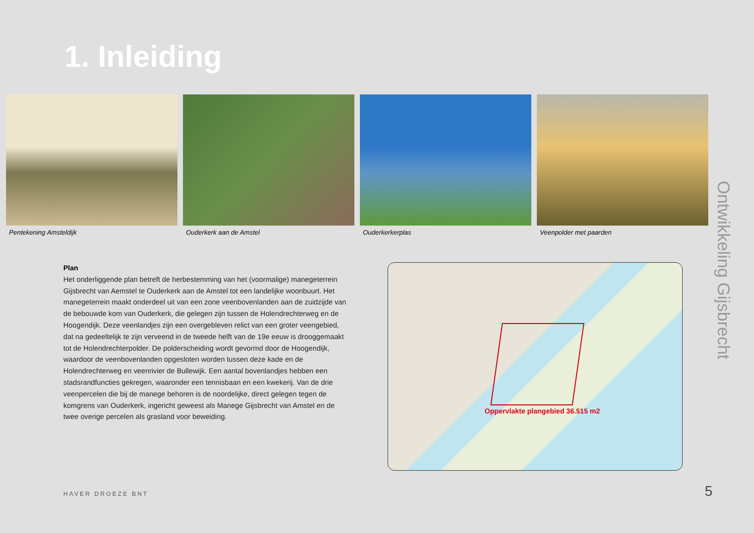1. Inleiding
Pentekening Amsteldijk Ouderkerk aan de Amstel Ouderkerkerplas Veenpolder met paarden
Plan
Het onderliggende plan betreft de herbestemming van het (voormalige) manegeterrein Gijsbrecht van Aemstel te Ouderkerk aan de Amstel tot een landelijke woonbuurt. Het manegeterrein maakt onderdeel uit van een zone veenbovenlanden aan de zuidzijde van de bebouwde kom van Ouderkerk, die gelegen zijn tussen de Holendrechterweg en de Hoogendijk. Deze veenlandjes zijn een overgebleven relict van een groter veengebied, dat na gedeeltelijk te zijn verveend in de tweede helft van de 19e eeuw is drooggemaakt tot de Holendrechterpolder. De polderscheiding wordt gevormd door de Hoogendijk, waardoor de veenbovenlanden opgesloten worden tussen deze kade en de Holendrechterweg en veenrivier de Bullewijk. Een aantal bovenlandjes hebben een stadsrandfuncties gekregen, waaronder een tennisbaan en een kwekerij. Van de drie veenpercelen die bij de manege behoren is de noordelijke, direct gelegen tegen de komgrens van Ouderkerk, ingericht geweest als Manege Gijsbrecht van Amstel en de twee overige percelen als grasland voor beweiding.
Oppervlakte plangebied 36.515 m2
Ontwikkeling Gijsbrecht
HAVER DROEZE BNT 5